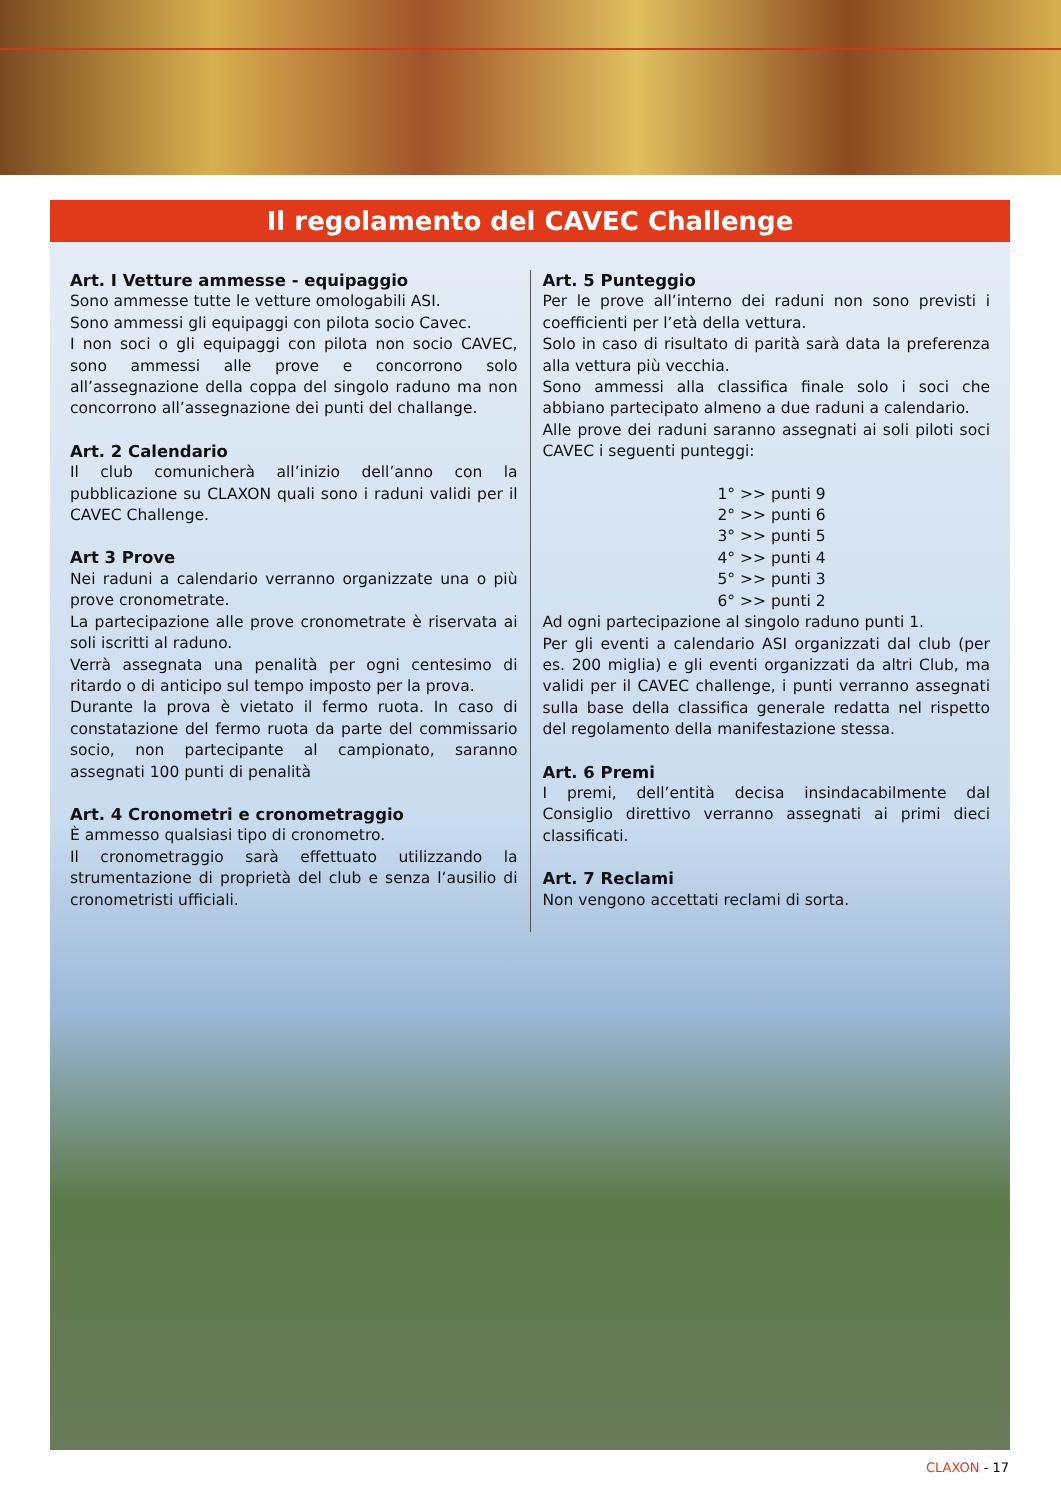Il regolamento del CAVEC Challenge
Art. I Vetture ammesse - equipaggio
Sono ammesse tutte le vetture omologabili ASI.
Sono ammessi gli equipaggi con pilota socio Cavec.
I non soci o gli equipaggi con pilota non socio CAVEC, sono ammessi alle prove e concorrono solo all’assegnazione della coppa del singolo raduno ma non concorrono all’assegnazione dei punti del challange.
Art. 2 Calendario
Il club comunicherà all’inizio dell’anno con la pubblicazione su CLAXON quali sono i raduni validi per il CAVEC Challenge.
Art 3 Prove
Nei raduni a calendario verranno organizzate una o più prove cronometrate.
La partecipazione alle prove cronometrate è riservata ai soli iscritti al raduno.
Verrà assegnata una penalità per ogni centesimo di ritardo o di anticipo sul tempo imposto per la prova.
Durante la prova è vietato il fermo ruota. In caso di constatazione del fermo ruota da parte del commissario socio, non partecipante al campionato, saranno assegnati 100 punti di penalità
Art. 4 Cronometri e cronometraggio
È ammesso qualsiasi tipo di cronometro.
Il cronometraggio sarà effettuato utilizzando la strumentazione di proprietà del club e senza l’ausilio di cronometristi ufficiali.
Art. 5 Punteggio
Per le prove all’interno dei raduni non sono previsti i coefficienti per l’età della vettura.
Solo in caso di risultato di parità sarà data la preferenza alla vettura più vecchia.
Sono ammessi alla classifica finale solo i soci che abbiano partecipato almeno a due raduni a calendario.
Alle prove dei raduni saranno assegnati ai soli piloti soci CAVEC i seguenti punteggi:
1° >> punti 9
2° >> punti 6
3° >> punti 5
4° >> punti 4
5° >> punti 3
6° >> punti 2
Ad ogni partecipazione al singolo raduno punti 1.
Per gli eventi a calendario ASI organizzati dal club (per es. 200 miglia) e gli eventi organizzati da altri Club, ma validi per il CAVEC challenge, i punti verranno assegnati sulla base della classifica generale redatta nel rispetto del regolamento della manifestazione stessa.
Art. 6 Premi
I premi, dell’entità decisa insindacabilmente dal Consiglio direttivo verranno assegnati ai primi dieci classificati.
Art. 7 Reclami
Non vengono accettati reclami di sorta.
CLAXON - 17